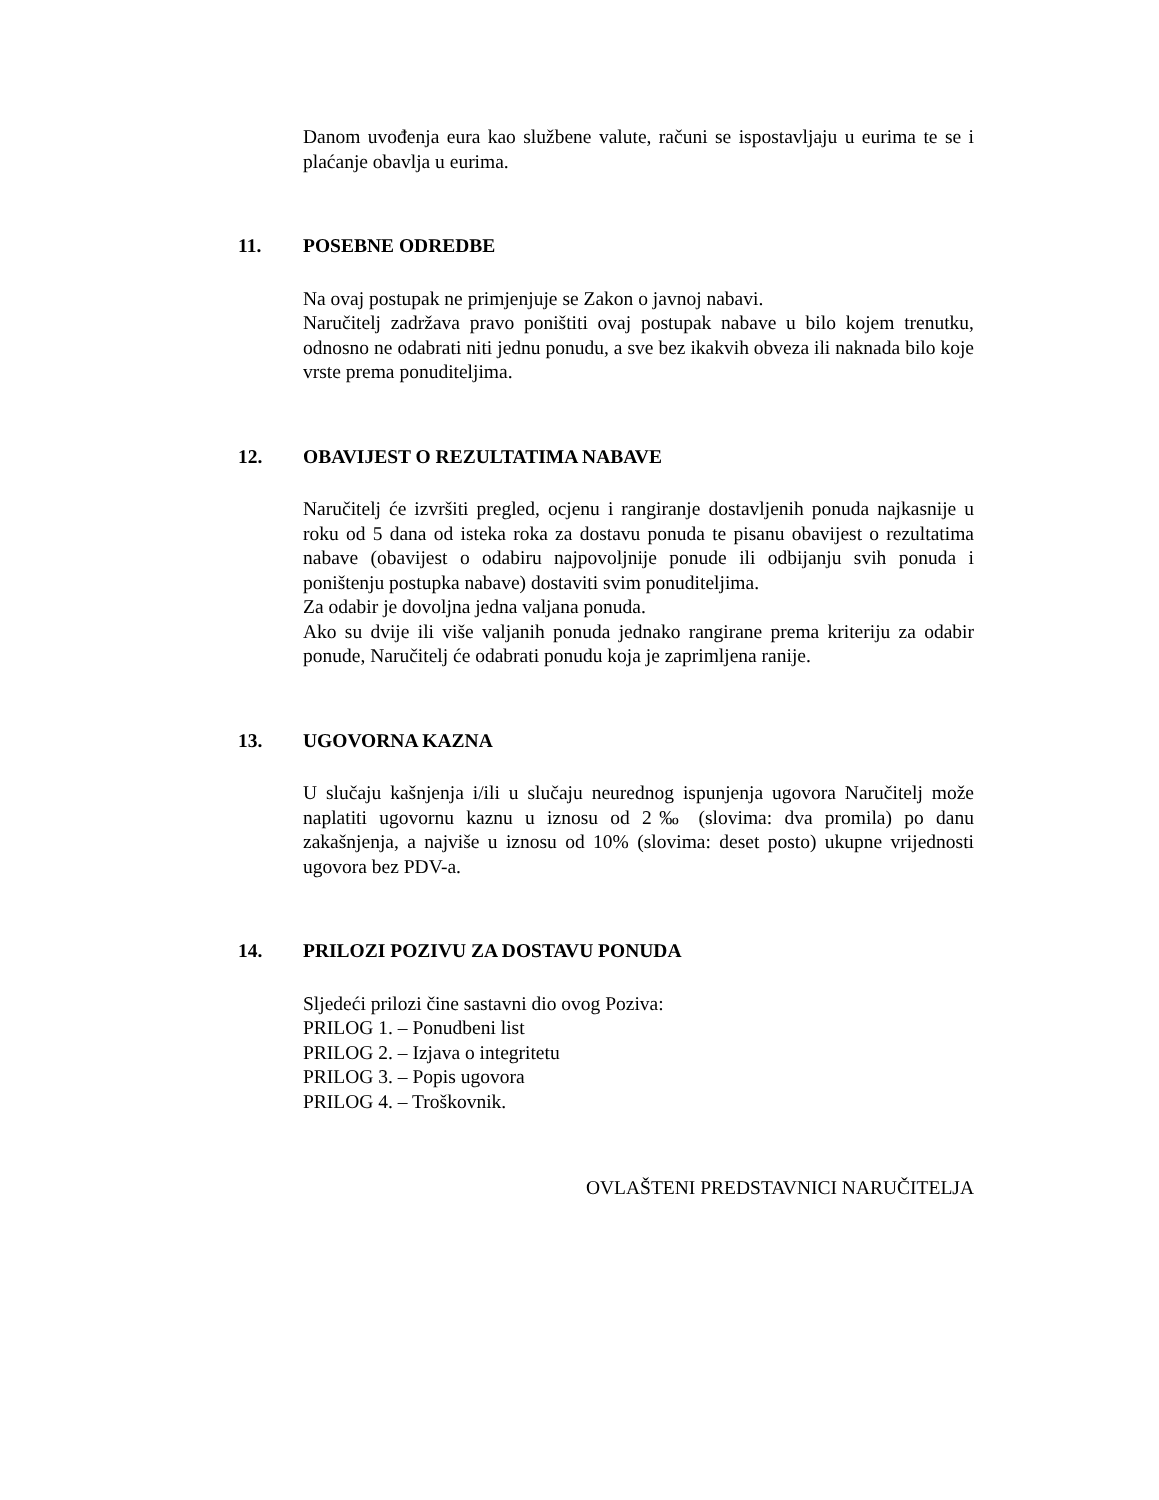Danom uvođenja eura kao službene valute, računi se ispostavljaju u eurima te se i plaćanje obavlja u eurima.
11. POSEBNE ODREDBE
Na ovaj postupak ne primjenjuje se Zakon o javnoj nabavi.
Naručitelj zadržava pravo poništiti ovaj postupak nabave u bilo kojem trenutku, odnosno ne odabrati niti jednu ponudu, a sve bez ikakvih obveza ili naknada bilo koje vrste prema ponuditeljima.
12. OBAVIJEST O REZULTATIMA NABAVE
Naručitelj će izvršiti pregled, ocjenu i rangiranje dostavljenih ponuda najkasnije u roku od 5 dana od isteka roka za dostavu ponuda te pisanu obavijest o rezultatima nabave (obavijest o odabiru najpovoljnije ponude ili odbijanju svih ponuda i poništenju postupka nabave) dostaviti svim ponuditeljima.
Za odabir je dovoljna jedna valjana ponuda.
Ako su dvije ili više valjanih ponuda jednako rangirane prema kriteriju za odabir ponude, Naručitelj će odabrati ponudu koja je zaprimljena ranije.
13. UGOVORNA KAZNA
U slučaju kašnjenja i/ili u slučaju neurednog ispunjenja ugovora Naručitelj može naplatiti ugovornu kaznu u iznosu od 2‰ (slovima: dva promila) po danu zakašnjenja, a najviše u iznosu od 10% (slovima: deset posto) ukupne vrijednosti ugovora bez PDV-a.
14. PRILOZI POZIVU ZA DOSTAVU PONUDA
Sljedeći prilozi čine sastavni dio ovog Poziva:
PRILOG 1. – Ponudbeni list
PRILOG 2. – Izjava o integritetu
PRILOG 3. – Popis ugovora
PRILOG 4. – Troškovnik.
OVLAŠTENI PREDSTAVNICI NARUČITELJA